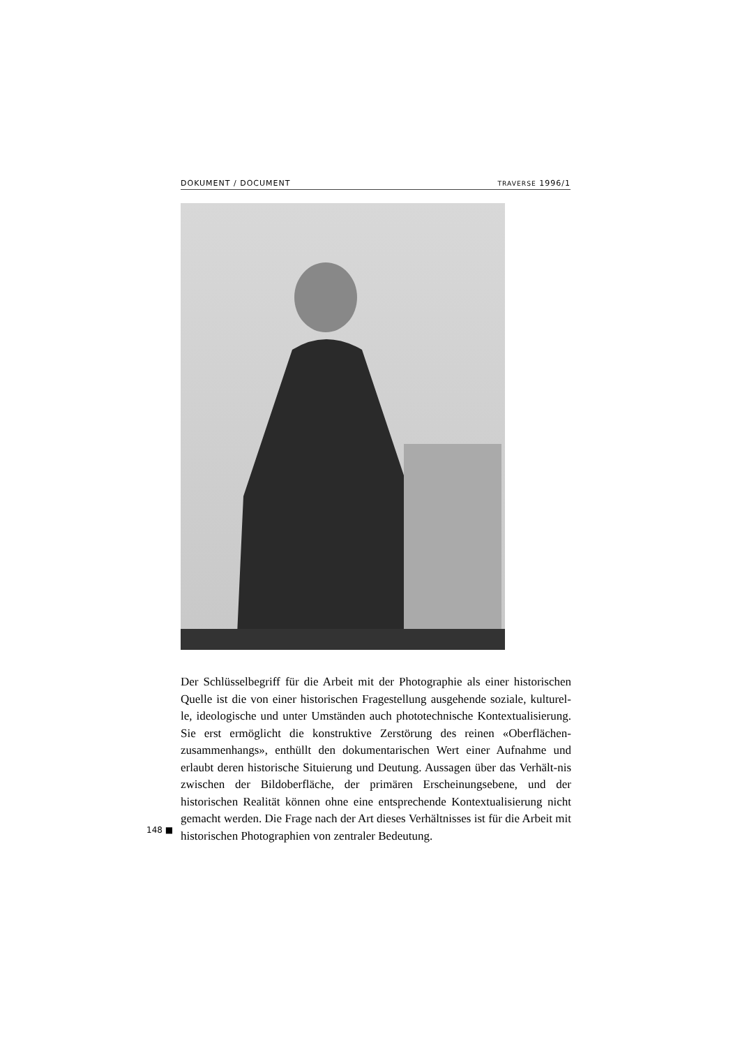DOKUMENT / DOCUMENT TRAVERSE 1996/1
Der Schlüsselbegriff für die Arbeit mit der Photographie als einer historischen Quelle ist die von einer historischen Fragestellung ausgehende soziale, kulturel-le, ideologische und unter Umständen auch phototechnische Kontextualisierung. Sie erst ermöglicht die konstruktive Zerstörung des reinen «Oberflächen-zusammenhangs», enthüllt den dokumentarischen Wert einer Aufnahme und erlaubt deren historische Situierung und Deutung. Aussagen über das Verhält-nis zwischen der Bildoberfläche, der primären Erscheinungsebene, und der historischen Realität können ohne eine entsprechende Kontextualisierung nicht gemacht werden. Die Frage nach der Art dieses Verhältnisses ist für die Arbeit mit historischen Photographien von zentraler Bedeutung.
148 ■